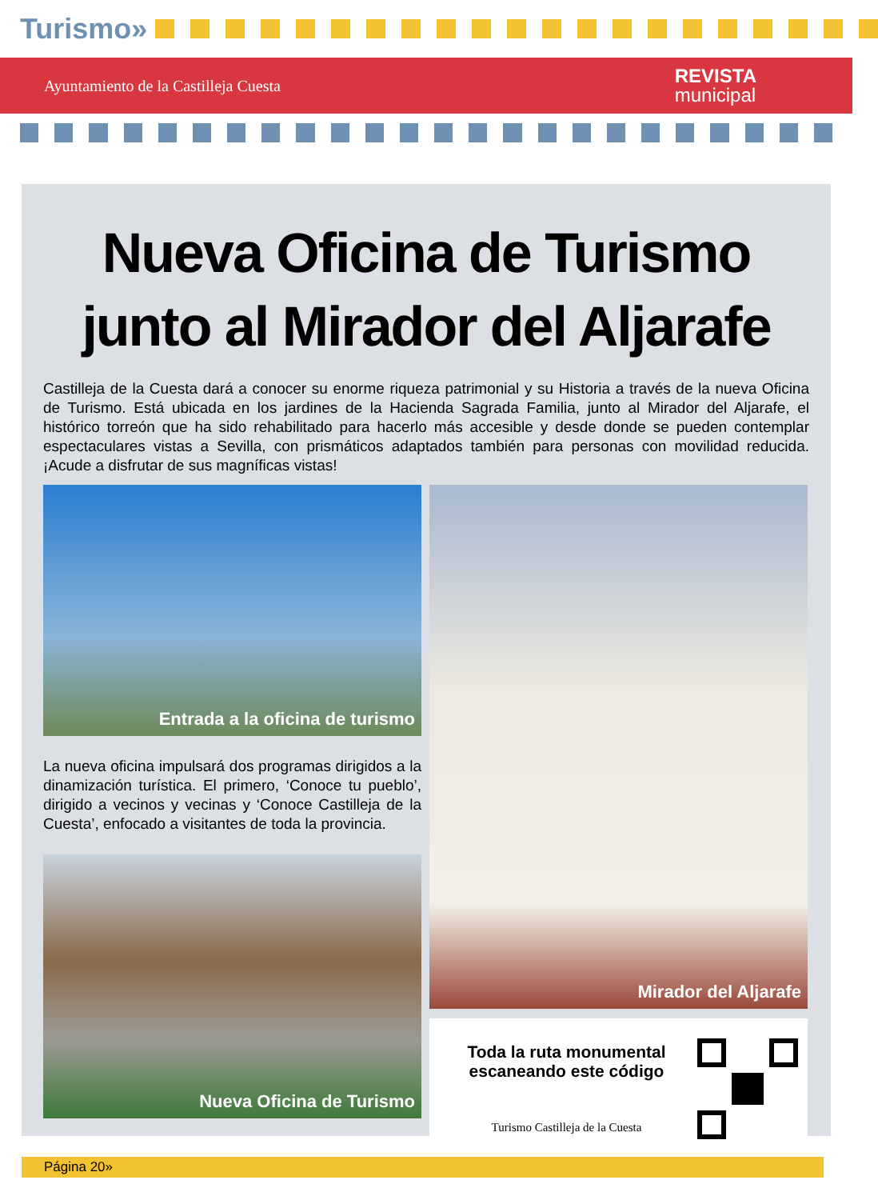Turismo»
Ayuntamiento de la Castilleja Cuesta
REVISTA
municipal
Nueva Oficina de Turismo
junto al Mirador del Aljarafe
Castilleja de la Cuesta dará a conocer su enorme riqueza patrimonial y su Historia a través de la nueva Oficina de Turismo. Está ubicada en los jardines de la Hacienda Sagrada Familia, junto al Mirador del Aljarafe, el histórico torreón que ha sido rehabilitado para hacerlo más accesible y desde donde se pueden contemplar espectaculares vistas a Sevilla, con prismáticos adaptados también para personas con movilidad reducida. ¡Acude a disfrutar de sus magníficas vistas!
Entrada a la oficina de turismo
La nueva oficina impulsará dos programas dirigidos a la dinamización turística. El primero, ‘Conoce tu pueblo’, dirigido a vecinos y vecinas y ‘Conoce Castilleja de la Cuesta’, enfocado a visitantes de toda la provincia.
Nueva Oficina de Turismo
Mirador del Aljarafe
Toda la ruta monumental
escaneando este código
Turismo Castilleja de la Cuesta
Página 20»